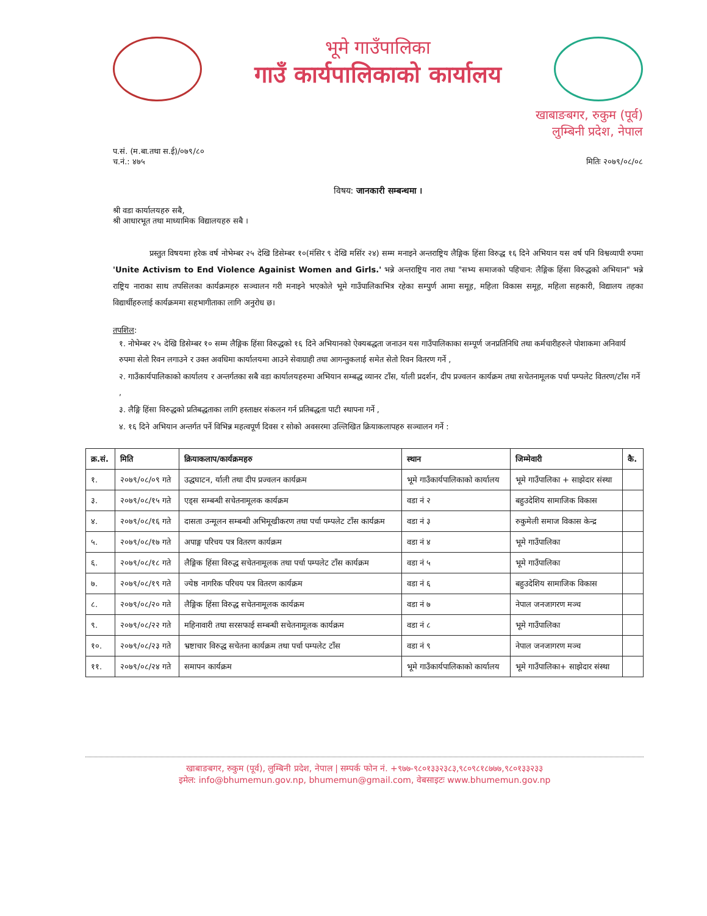भूमे गाउँपालिका
गाउँ कार्यपालिकाको कार्यालय
खाबाङबगर, रुकुम (पूर्व)
लुम्बिनी प्रदेश, नेपाल
प.सं. (म.बा.तथा स.ई)/०७९/८०
च.नं.: ४७५
मितिः २०७९/०८/०८
विषय: जानकारी सम्बन्धमा ।
श्री वडा कार्यालयहरु सबै,
श्री आधारभूत तथा माध्यामिक विद्यालयहरु सबै ।
प्रस्तुत विषयमा हरेक वर्ष नोभेम्बर २५ देखि डिसेम्बर १०(मंसिर ९ देखि मसिंर २४) सम्म मनाइने अन्तराष्ट्रिय लैङ्गिक हिंसा विरुद्ध १६ दिने अभियान यस वर्ष पनि विश्वव्यापी रुपमा 'Unite Activism to End Violence Againist Women and Girls.' भन्ने अन्तराष्ट्रिय नारा तथा "सभ्य समाजको पहिचान: लैङ्गिक हिंसा विरुद्धको अभियान" भन्ने राष्ट्रिय नाराका साथ तपसिलका कार्यक्रमहरु सञ्चालन गरी मनाइने भएकोले भूमे गाउँपालिकाभित्र रहेका सम्पुर्ण आमा समूह, महिला विकास समूह, महिला सहकारी, विद्यालय तहका विद्यार्थीहरुलाई कार्यक्रममा सहभागीताका लागि अनुरोध छ।
तपशिल:
१. नोभेम्बर २५ देखि डिसेम्बर १० सम्म लैङ्गिक हिंसा विरुद्धको १६ दिने अभियानको ऐक्यबद्धता जनाउन यस गाउँपालिकाका सम्पूर्ण जनप्रतिनिधि तथा कर्मचारीहरुले पोशाकमा अनिवार्य रुपमा सेतो रिवन लगाउने र उक्त अवधिमा कार्यालयमा आउने सेवाग्राही तथा आगन्तुकलाई समेत सेतो रिवन वितरण गर्ने ,
२. गाउँकार्यपालिकाको कार्यालय र अन्तर्गतका सबै वडा कार्यालयहरुमा अभियान सम्बद्ध व्यानर टाँस, र्याली प्रदर्शन, दीप प्रज्वलन कार्यक्रम तथा सचेतनामूलक पर्चा पम्पलेट वितरण/टाँस गर्ने ,
३. लैङ्गि हिंसा विरुद्धको प्रतिबद्धताका लागि हस्ताक्षर संकलन गर्न प्रतिबद्धता पाटी स्थापना गर्ने ,
४. १६ दिने अभियान अन्तर्गत पर्ने विभिन्न महत्वपूर्ण दिवस र सोको अवसरमा उल्लिखित क्रियाकलापहरु सञ्चालन गर्ने :
| क्र.सं. | मिति | क्रियाकलाप/कार्यक्रमहरु | स्थान | जिम्मेवारी | कै. |
| --- | --- | --- | --- | --- | --- |
| १. | २०७९/०८/०९ गते | उद्धघाटन, र्याली तथा दीप प्रज्वलन कार्यक्रम | भूमे गाउँकार्यपालिकाको कार्यालय | भूमे गाउँपालिका + साझेदार संस्था | |
| ३. | २०७९/०८/१५ गते | एड्स सम्बन्धी सचेतनामूलक कार्यक्रम | वडा नं २ | बहुउदेशिय सामाजिक विकास | |
| ४. | २०७९/०८/१६ गते | दासता उन्मूलन सम्बन्धी अभिमूखीकरण तथा पर्चा पम्पलेट टाँस कार्यक्रम | वडा नं ३ | रुकुमेली समाज विकास केन्द्र | |
| ५. | २०७९/०८/१७ गते | अपाङ्ग परिचय पत्र वितरण कार्यक्रम | वडा नं ४ | भूमे गाउँपालिका | |
| ६. | २०७९/०८/१८ गते | लैङ्गिक हिंसा विरुद्ध सचेतनामूलक तथा पर्चा पम्पलेट टाँस कार्यक्रम | वडा नं ५ | भूमे गाउँपालिका | |
| ७. | २०७९/०८/१९ गते | ज्येष्ठ नागरिक परिचय पत्र वितरण कार्यक्रम | वडा नं ६ | बहुउदेशिय सामाजिक विकास | |
| ८. | २०७९/०८/२० गते | लैङ्गिक हिंसा विरुद्ध सचेतनामूलक कार्यक्रम | वडा नं ७ | नेपाल जनजागरण मञ्च | |
| ९. | २०७९/०८/२२ गते | महिनावारी तथा सरसफाई सम्बन्धी सचेतनामूलक कार्यक्रम | वडा नं ८ | भूमे गाउँपालिका | |
| १०. | २०७९/०८/२३ गते | भ्रष्टाचार विरुद्ध सचेतना कार्यक्रम तथा पर्चा पम्पलेट टाँस | वडा नं ९ | नेपाल जनजागरण मञ्च | |
| ११. | २०७९/०८/२४ गते | समापन कार्यक्रम | भूमे गाउँकार्यपालिकाको कार्यालय | भूमे गाउँपालिका+ साझेदार संस्था | |
खाबाङबगर, रुकुम (पूर्व), लुम्बिनी प्रदेश, नेपाल | सम्पर्क फोन नं. +९७७-९८०१३३२३८३,९८०९८१८७७७,९८०१३३२३३
इमेल: info@bhumemun.gov.np, bhumemun@gmail.com, वेबसाइटः www.bhumemun.gov.np